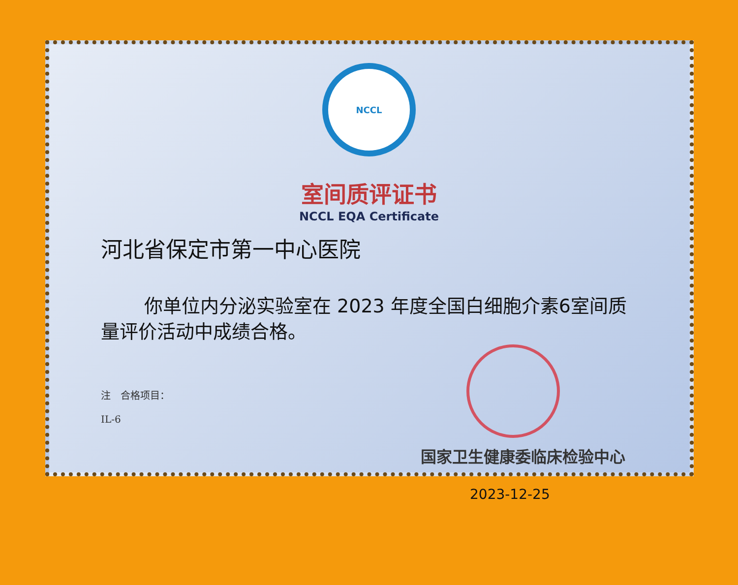NCCL
室间质评证书
NCCL EQA Certificate
河北省保定市第一中心医院
你单位内分泌实验室在 2023 年度全国白细胞介素6室间质量评价活动中成绩合格。
注　合格项目：
IL-6
国家卫生健康委临床检验中心
2023-12-25